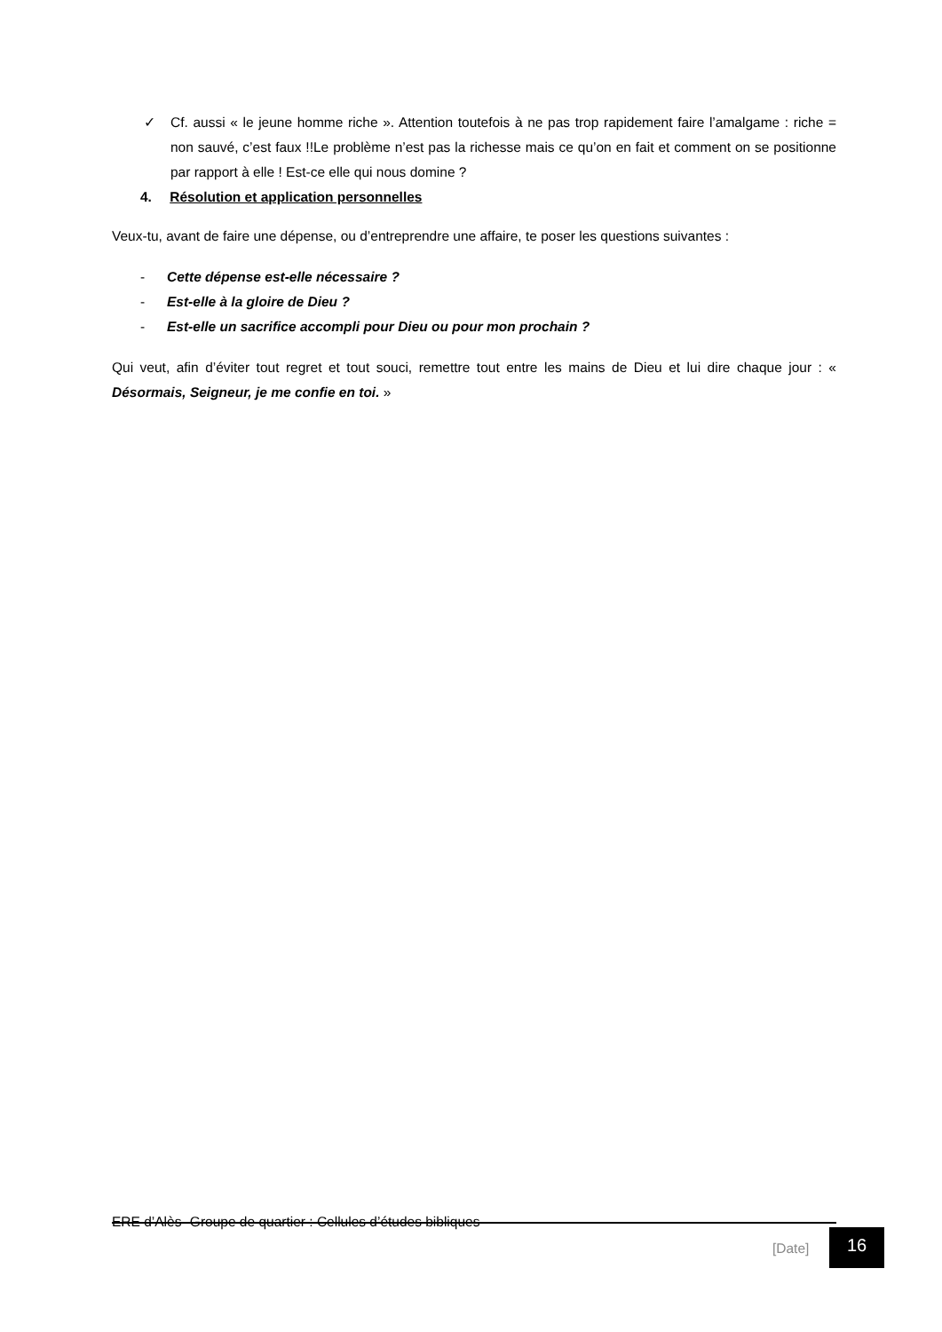✓ Cf. aussi « le jeune homme riche ». Attention toutefois à ne pas trop rapidement faire l’amalgame : riche = non sauvé, c’est faux !!Le problème n’est pas la richesse mais ce qu’on en fait et comment on se positionne par rapport à elle ! Est-ce elle qui nous domine ?
4. Résolution et application personnelles
Veux-tu, avant de faire une dépense, ou d’entreprendre une affaire, te poser les questions suivantes :
- Cette dépense est-elle nécessaire ?
- Est-elle à la gloire de Dieu ?
- Est-elle un sacrifice accompli pour Dieu ou pour mon prochain ?
Qui veut, afin d’éviter tout regret et tout souci, remettre tout entre les mains de Dieu et lui dire chaque jour : « Désormais, Seigneur, je me confie en toi. »
ERE d’Alès- Groupe de quartier : Cellules d’études bibliques
[Date] 16